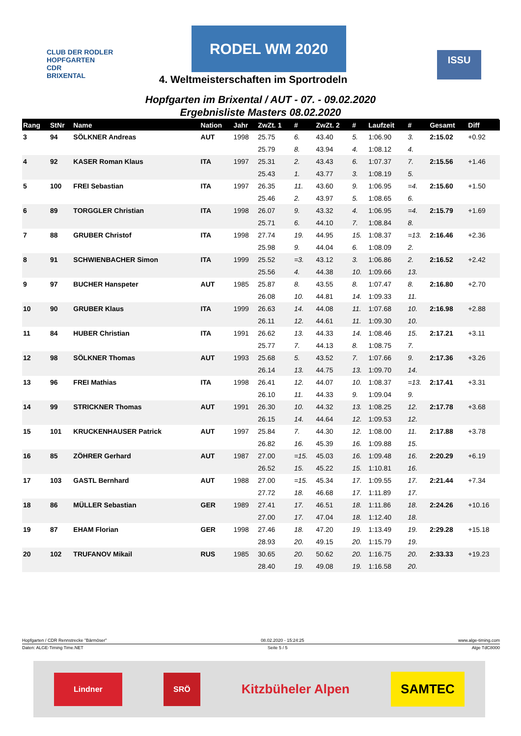CLUB DER RODLER
HOPFGARTEN
CDR
BRIXENTAL
RODEL WM 2020
ISSU
4. Weltmeisterschaften im Sportrodeln
Hopfgarten im Brixental / AUT - 07. - 09.02.2020
Ergebnisliste Masters 08.02.2020
| Rang | StNr | Name | Nation | Jahr | ZwZt. 1 | # | ZwZt. 2 | # | Laufzeit | # | Gesamt | Diff |
| --- | --- | --- | --- | --- | --- | --- | --- | --- | --- | --- | --- | --- |
| 3 | 94 | SÖLKNER Andreas | AUT | 1998 | 25.75 | 6. | 43.40 | 5. | 1:06.90 | 3. | 2:15.02 | +0.92 |
| | | | | | 25.79 | 8. | 43.94 | 4. | 1:08.12 | 4. | | |
| 4 | 92 | KASER Roman Klaus | ITA | 1997 | 25.31 | 2. | 43.43 | 6. | 1:07.37 | 7. | 2:15.56 | +1.46 |
| | | | | | 25.43 | 1. | 43.77 | 3. | 1:08.19 | 5. | | |
| 5 | 100 | FREI Sebastian | ITA | 1997 | 26.35 | 11. | 43.60 | 9. | 1:06.95 | =4. | 2:15.60 | +1.50 |
| | | | | | 25.46 | 2. | 43.97 | 5. | 1:08.65 | 6. | | |
| 6 | 89 | TORGGLER Christian | ITA | 1998 | 26.07 | 9. | 43.32 | 4. | 1:06.95 | =4. | 2:15.79 | +1.69 |
| | | | | | 25.71 | 6. | 44.10 | 7. | 1:08.84 | 8. | | |
| 7 | 88 | GRUBER Christof | ITA | 1998 | 27.74 | 19. | 44.95 | 15. | 1:08.37 | =13. | 2:16.46 | +2.36 |
| | | | | | 25.98 | 9. | 44.04 | 6. | 1:08.09 | 2. | | |
| 8 | 91 | SCHWIENBACHER Simon | ITA | 1999 | 25.52 | =3. | 43.12 | 3. | 1:06.86 | 2. | 2:16.52 | +2.42 |
| | | | | | 25.56 | 4. | 44.38 | 10. | 1:09.66 | 13. | | |
| 9 | 97 | BUCHER Hanspeter | AUT | 1985 | 25.87 | 8. | 43.55 | 8. | 1:07.47 | 8. | 2:16.80 | +2.70 |
| | | | | | 26.08 | 10. | 44.81 | 14. | 1:09.33 | 11. | | |
| 10 | 90 | GRUBER Klaus | ITA | 1999 | 26.63 | 14. | 44.08 | 11. | 1:07.68 | 10. | 2:16.98 | +2.88 |
| | | | | | 26.11 | 12. | 44.61 | 11. | 1:09.30 | 10. | | |
| 11 | 84 | HUBER Christian | ITA | 1991 | 26.62 | 13. | 44.33 | 14. | 1:08.46 | 15. | 2:17.21 | +3.11 |
| | | | | | 25.77 | 7. | 44.13 | 8. | 1:08.75 | 7. | | |
| 12 | 98 | SÖLKNER Thomas | AUT | 1993 | 25.68 | 5. | 43.52 | 7. | 1:07.66 | 9. | 2:17.36 | +3.26 |
| | | | | | 26.14 | 13. | 44.75 | 13. | 1:09.70 | 14. | | |
| 13 | 96 | FREI Mathias | ITA | 1998 | 26.41 | 12. | 44.07 | 10. | 1:08.37 | =13. | 2:17.41 | +3.31 |
| | | | | | 26.10 | 11. | 44.33 | 9. | 1:09.04 | 9. | | |
| 14 | 99 | STRICKNER Thomas | AUT | 1991 | 26.30 | 10. | 44.32 | 13. | 1:08.25 | 12. | 2:17.78 | +3.68 |
| | | | | | 26.15 | 14. | 44.64 | 12. | 1:09.53 | 12. | | |
| 15 | 101 | KRUCKENHAUSER Patrick | AUT | 1997 | 25.84 | 7. | 44.30 | 12. | 1:08.00 | 11. | 2:17.88 | +3.78 |
| | | | | | 26.82 | 16. | 45.39 | 16. | 1:09.88 | 15. | | |
| 16 | 85 | ZÖHRER Gerhard | AUT | 1987 | 27.00 | =15. | 45.03 | 16. | 1:09.48 | 16. | 2:20.29 | +6.19 |
| | | | | | 26.52 | 15. | 45.22 | 15. | 1:10.81 | 16. | | |
| 17 | 103 | GASTL Bernhard | AUT | 1988 | 27.00 | =15. | 45.34 | 17. | 1:09.55 | 17. | 2:21.44 | +7.34 |
| | | | | | 27.72 | 18. | 46.68 | 17. | 1:11.89 | 17. | | |
| 18 | 86 | MÜLLER Sebastian | GER | 1989 | 27.41 | 17. | 46.51 | 18. | 1:11.86 | 18. | 2:24.26 | +10.16 |
| | | | | | 27.00 | 17. | 47.04 | 18. | 1:12.40 | 18. | | |
| 19 | 87 | EHAM Florian | GER | 1998 | 27.46 | 18. | 47.20 | 19. | 1:13.49 | 19. | 2:29.28 | +15.18 |
| | | | | | 28.93 | 20. | 49.15 | 20. | 1:15.79 | 19. | | |
| 20 | 102 | TRUFANOV Mikail | RUS | 1985 | 30.65 | 20. | 50.62 | 20. | 1:16.75 | 20. | 2:33.33 | +19.23 |
| | | | | | 28.40 | 19. | 49.08 | 19. | 1:16.58 | 20. | | |
Hopfgarten / CDR Rennstrecke "Bärmöser" 08.02.2020 - 15:24:25 www.alge-timing.com
Daten: ALGE-Timing Time.NET Seite 5 / 5 Alge TdC8000
Lindner SRÖ Kitzbüheler Alpen SAMTEC